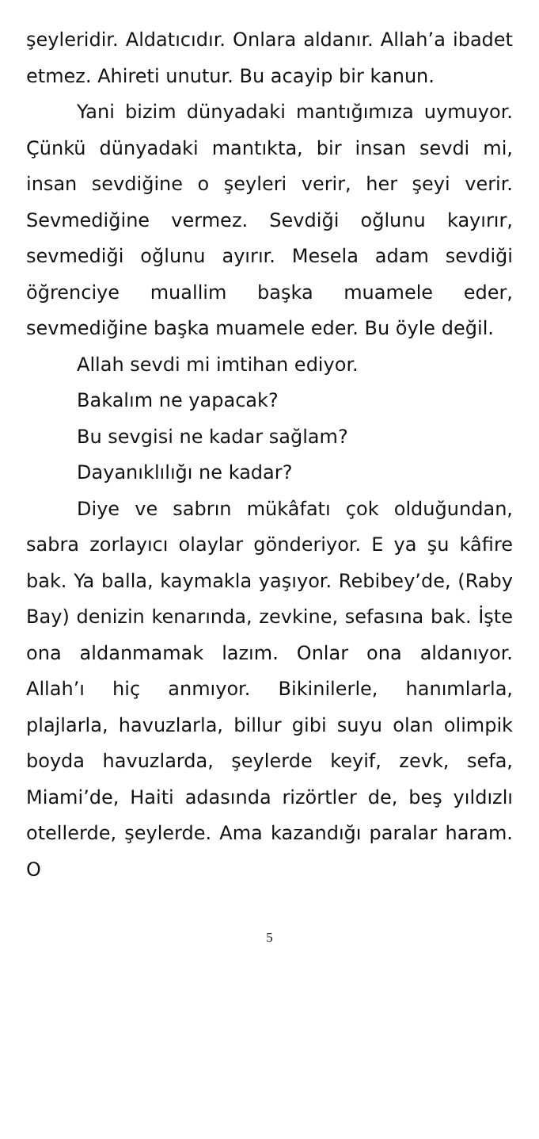şeyleridir. Aldatıcıdır. Onlara aldanır. Allah’a ibadet etmez. Ahireti unutur. Bu acayip bir kanun.
Yani bizim dünyadaki mantığımıza uymuyor. Çünkü dünyadaki mantıkta, bir insan sevdi mi, insan sevdiğine o şeyleri verir, her şeyi verir. Sevmediğine vermez. Sevdiği oğlunu kayırır, sevmediği oğlunu ayırır. Mesela adam sevdiği öğrenciye muallim başka muamele eder, sevmediğine başka muamele eder. Bu öyle değil.
Allah sevdi mi imtihan ediyor.
Bakalım ne yapacak?
Bu sevgisi ne kadar sağlam?
Dayanıklılığı ne kadar?
Diye ve sabrın mükâfatı çok olduğundan, sabra zorlayıcı olaylar gönderiyor. E ya şu kâfire bak. Ya balla, kaymakla yaşıyor. Rebibey’de, (Raby Bay) denizin kenarında, zevkine, sefasına bak. İşte ona aldanmamak lazım. Onlar ona aldanıyor. Allah’ı hiç anmıyor. Bikinilerle, hanımlarla, plajlarla, havuzlarla, billur gibi suyu olan olimpik boyda havuzlarda, şeylerde keyif, zevk, sefa, Miami’de, Haiti adasında rizörtler de, beş yıldızlı otellerde, şeylerde. Ama kazandığı paralar haram. O
5